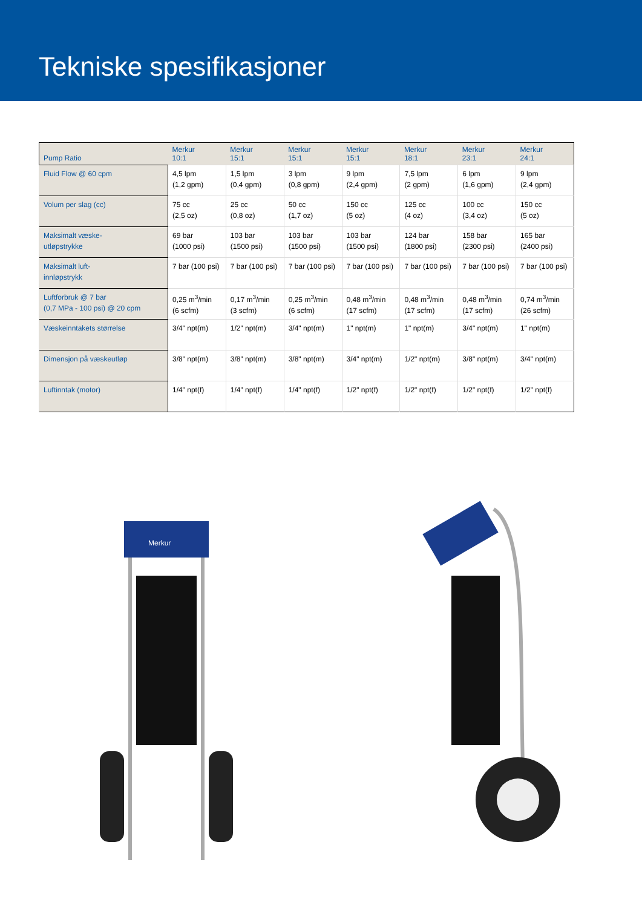Tekniske spesifikasjoner
| Pump Ratio | Merkur 10:1 | Merkur 15:1 | Merkur 15:1 | Merkur 15:1 | Merkur 18:1 | Merkur 23:1 | Merkur 24:1 |
| --- | --- | --- | --- | --- | --- | --- | --- |
| Fluid Flow @ 60 cpm | 4,5 lpm (1,2 gpm) | 1,5 lpm (0,4 gpm) | 3 lpm (0,8 gpm) | 9 lpm (2,4 gpm) | 7,5 lpm (2 gpm) | 6 lpm (1,6 gpm) | 9 lpm (2,4 gpm) |
| Volum per slag (cc) | 75 cc (2,5 oz) | 25 cc (0,8 oz) | 50 cc (1,7 oz) | 150 cc (5 oz) | 125 cc (4 oz) | 100 cc (3,4 oz) | 150 cc (5 oz) |
| Maksimalt væske- utløpstrykke | 69 bar (1000 psi) | 103 bar (1500 psi) | 103 bar (1500 psi) | 103 bar (1500 psi) | 124 bar (1800 psi) | 158 bar (2300 psi) | 165 bar (2400 psi) |
| Maksimalt luft- innløpstrykk | 7 bar (100 psi) | 7 bar (100 psi) | 7 bar (100 psi) | 7 bar (100 psi) | 7 bar (100 psi) | 7 bar (100 psi) | 7 bar (100 psi) |
| Luftforbruk @ 7 bar (0,7 MPa - 100 psi) @ 20 cpm | 0,25 m<sup>3</sup>/min (6 scfm) | 0,17 m<sup>3</sup>/min (3 scfm) | 0,25 m<sup>3</sup>/min (6 scfm) | 0,48 m<sup>3</sup>/min (17 scfm) | 0,48 m<sup>3</sup>/min (17 scfm) | 0,48 m<sup>3</sup>/min (17 scfm) | 0,74 m<sup>3</sup>/min (26 scfm) |
| Væskeinntakets størrelse | 3/4" npt(m) | 1/2" npt(m) | 3/4" npt(m) | 1" npt(m) | 1" npt(m) | 3/4" npt(m) | 1" npt(m) |
| Dimensjon på væskeutløp | 3/8" npt(m) | 3/8" npt(m) | 3/8" npt(m) | 3/4" npt(m) | 1/2" npt(m) | 3/8" npt(m) | 3/4" npt(m) |
| Luftinntak (motor) | 1/4" npt(f) | 1/4" npt(f) | 1/4" npt(f) | 1/2" npt(f) | 1/2" npt(f) | 1/2" npt(f) | 1/2" npt(f) |
Merkur